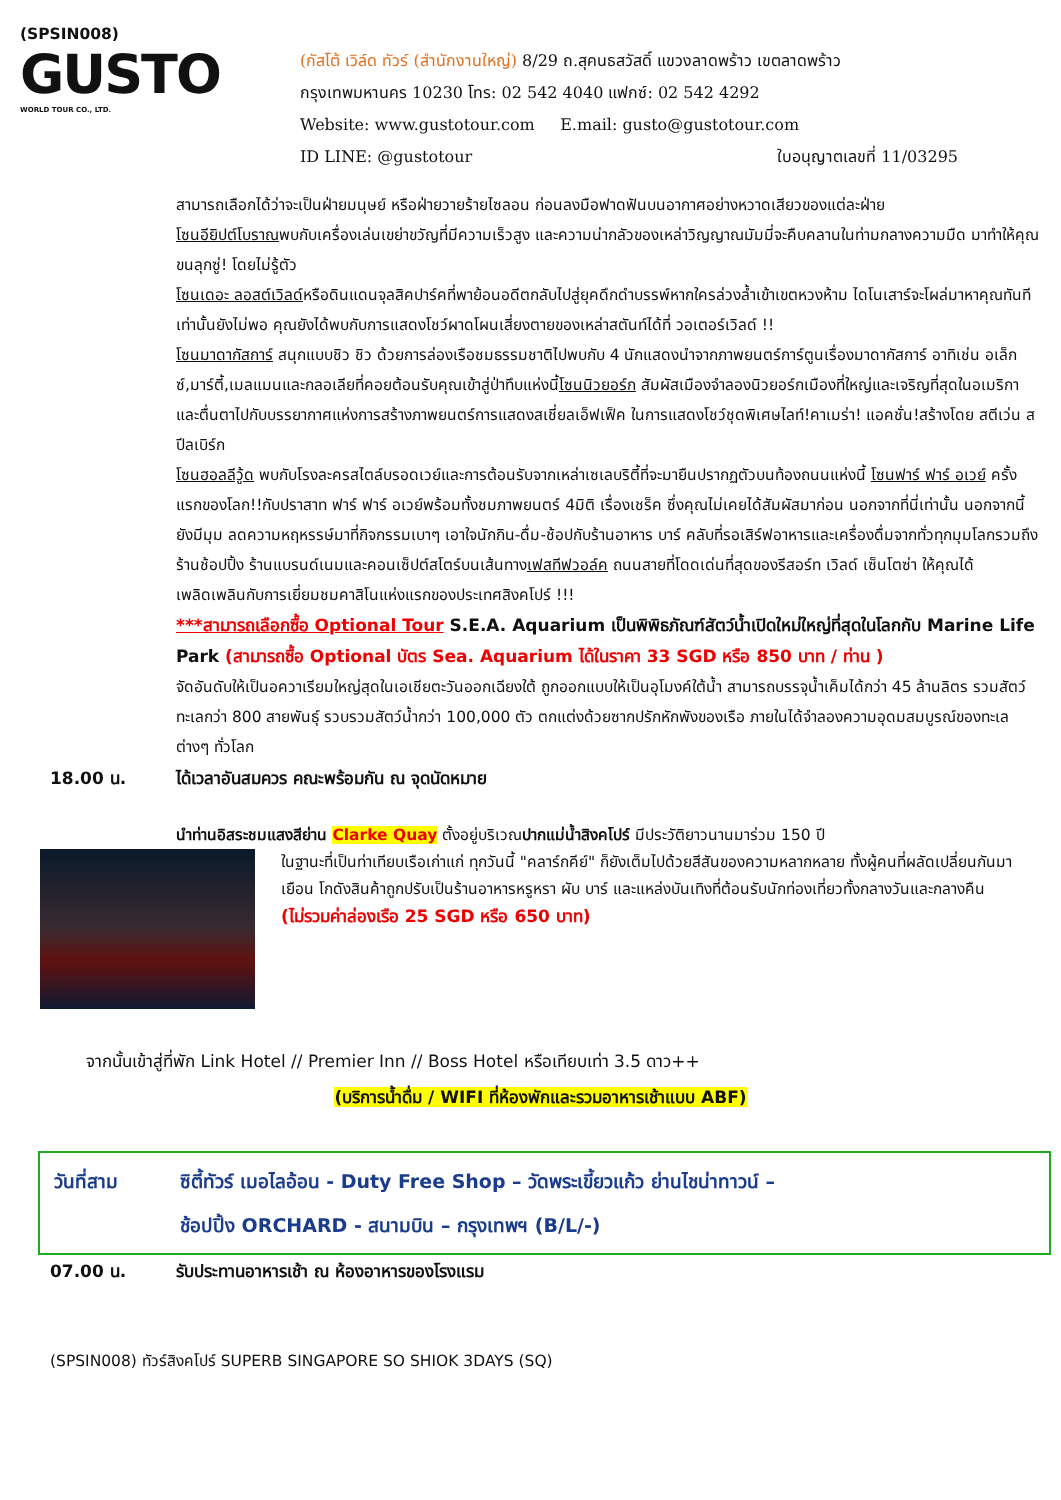(SPSIN008)
GUSTO
WORLD TOUR CO., LTD.
(กัสโต้ เวิล์ด ทัวร์ (สำนักงานใหญ่) 8/29 ถ.สุคนธสวัสดิ์ แขวงลาดพร้าว เขตลาดพร้าว
กรุงเทพมหานคร 10230 โทร: 02 542 4040 แฟกซ์: 02 542 4292
Website: www.gustotour.com E.mail: gusto@gustotour.com
ID LINE: @gustotour ใบอนุญาตเลขที่ 11/03295
สามารถเลือกได้ว่าจะเป็นฝ่ายมนุษย์ หรือฝ่ายวายร้ายไซลอน ก่อนลงมือฟาดฟันบนอากาศอย่างหวาดเสียวของแต่ละฝ่าย
โซนอียิปต์โบราณพบกับเครื่องเล่นเขย่าขวัญที่มีความเร็วสูง และความน่ากลัวของเหล่าวิญญาณมัมมี่จะคืบคลานในท่ามกลางความมืด มาทำให้คุณขนลุกซู่! โดยไม่รู้ตัว
โซนเดอะ ลอสต์เวิลด์หรือดินแดนจุลสิคปาร์คที่พาย้อนอดีตกลับไปสู่ยุคดึกดำบรรพ์หากใครล่วงล้ำเข้าเขตหวงห้าม ไดโนเสาร์จะโผล่มาหาคุณทันที เท่านั้นยังไม่พอ คุณยังได้พบกับการแสดงโชว์ผาดโผนเสี่ยงตายของเหล่าสตันท์ได้ที่ วอเตอร์เวิลด์ !!
โซนมาดากัสการ์ สนุกแบบชิว ชิว ด้วยการล่องเรือชมธรรมชาติไปพบกับ 4 นักแสดงนำจากภาพยนตร์การ์ตูนเรื่องมาดากัสการ์ อาทิเช่น อเล็กซ์,มาร์ตี้,เมลแมนและกลอเลียที่คอยต้อนรับคุณเข้าสู่ป่าทึบแห่งนี้โซนนิวยอร์ก สัมผัสเมืองจำลองนิวยอร์กเมืองที่ใหญ่และเจริญที่สุดในอเมริกา และตื่นตาไปกับบรรยากาศแห่งการสร้างภาพยนตร์การแสดงสเชี่ยลเอ็ฟเฟ็ค ในการแสดงโชว์ชุดพิเศษไลท์!คาเมร่า! แอคชั่น!สร้างโดย สตีเว่น สปีลเบิร์ก
โซนฮอลลีวู้ด พบกับโรงละครสไตล์บรอดเวย์และการต้อนรับจากเหล่าเซเลบริตี้ที่จะมายืนปรากฏตัวบนท้องถนนแห่งนี้ โซนฟาร์ ฟาร์ อเวย์ ครั้งแรกของโลก!!กับปราสาท ฟาร์ ฟาร์ อเวย์พร้อมทั้งชมภาพยนตร์ 4มิติ เรื่องเชร็ค ซึ่งคุณไม่เคยได้สัมผัสมาก่อน นอกจากที่นี่เท่านั้น นอกจากนี้ยังมีมุม ลดความหฤหรรษ์มาที่กิจกรรมเบาๆ เอาใจนักกิน-ดื่ม-ช้อปกับร้านอาหาร บาร์ คลับที่รอเสิร์ฟอาหารและเครื่องดื่มจากทั่วทุกมุมโลกรวมถึงร้านช้อปปิ้ง ร้านแบรนด์เนมและคอนเซ็ปต์สโตร์บนเส้นทางเฟสทีฟวอล์ค ถนนสายที่โดดเด่นที่สุดของรีสอร์ท เวิลด์ เซ็นโตซ่า ให้คุณได้เพลิดเพลินกับการเยี่ยมชมคาสิโนแห่งแรกของประเทศสิงคโปร์ !!!
***สามารถเลือกซื้อ Optional Tour S.E.A. Aquarium เป็นพิพิธภัณฑ์สัตว์น้ำเปิดใหม่ใหญ่ที่สุดในโลกกับ Marine Life Park (สามารถซื้อ Optional บัตร Sea. Aquarium ได้ในราคา 33 SGD หรือ 850 บาท / ท่าน )
จัดอันดับให้เป็นอควาเรียมใหญ่สุดในเอเชียตะวันออกเฉียงใต้ ถูกออกแบบให้เป็นอุโมงค์ใต้น้ำ สามารถบรรจุน้ำเค็มได้กว่า 45 ล้านลิตร รวมสัตว์ทะเลกว่า 800 สายพันธุ์ รวบรวมสัตว์น้ำกว่า 100,000 ตัว ตกแต่งด้วยซากปรักหักพังของเรือ ภายในได้จำลองความอุดมสมบูรณ์ของทะเลต่างๆ ทั่วโลก
18.00 น. ได้เวลาอันสมควร คณะพร้อมกัน ณ จุดนัดหมาย
นำท่านอิสระชมแสงสีย่าน Clarke Quay ตั้งอยู่บริเวณปากแม่น้ำสิงคโปร์ มีประวัติยาวนานมาร่วม 150 ปี
ในฐานะที่เป็นท่าเทียบเรือเก่าแก่ ทุกวันนี้ "คลาร์กคีย์" ก็ยังเต็มไปด้วยสีสันของความหลากหลาย ทั้งผู้คนที่ผลัดเปลี่ยนกันมาเยือน โกดังสินค้าถูกปรับเป็นร้านอาหารหรูหรา ผับ บาร์ และแหล่งบันเทิงที่ต้อนรับนักท่องเที่ยวทั้งกลางวันและกลางคืน
(ไม่รวมค่าล่องเรือ 25 SGD หรือ 650 บาท)
จากนั้นเข้าสู่ที่พัก Link Hotel // Premier Inn // Boss Hotel หรือเทียบเท่า 3.5 ดาว++
(บริการน้ำดื่ม / WIFI ที่ห้องพักและรวมอาหารเช้าแบบ ABF)
วันที่สาม ซิตี้ทัวร์ เมอไลอ้อน - Duty Free Shop – วัดพระเขี้ยวแก้ว ย่านไชน่าทาวน์ –
ช้อปปิ้ง ORCHARD - สนามบิน – กรุงเทพฯ (B/L/-)
07.00 น. รับประทานอาหารเช้า ณ ห้องอาหารของโรงแรม
(SPSIN008) ทัวร์สิงคโปร์ SUPERB SINGAPORE SO SHIOK 3DAYS (SQ)